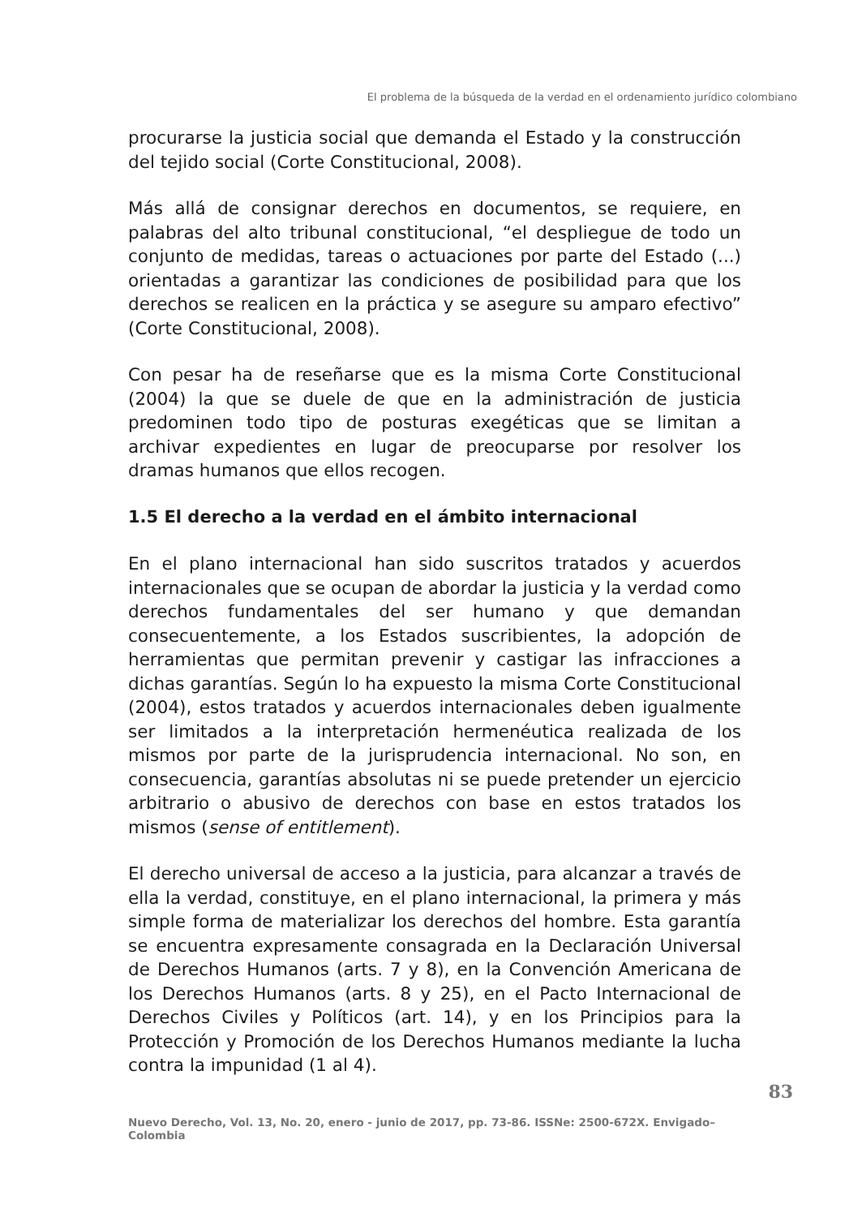El problema de la búsqueda de la verdad en el ordenamiento jurídico colombiano
procurarse la justicia social que demanda el Estado y la construcción del tejido social (Corte Constitucional, 2008).
Más allá de consignar derechos en documentos, se requiere, en palabras del alto tribunal constitucional, “el despliegue de todo un conjunto de medidas, tareas o actuaciones por parte del Estado (...) orientadas a garantizar las condiciones de posibilidad para que los derechos se realicen en la práctica y se asegure su amparo efectivo” (Corte Constitucional, 2008).
Con pesar ha de reseñarse que es la misma Corte Constitucional (2004) la que se duele de que en la administración de justicia predominen todo tipo de posturas exegéticas que se limitan a archivar expedientes en lugar de preocuparse por resolver los dramas humanos que ellos recogen.
1.5 El derecho a la verdad en el ámbito internacional
En el plano internacional han sido suscritos tratados y acuerdos internacionales que se ocupan de abordar la justicia y la verdad como derechos fundamentales del ser humano y que demandan consecuentemente, a los Estados suscribientes, la adopción de herramientas que permitan prevenir y castigar las infracciones a dichas garantías. Según lo ha expuesto la misma Corte Constitucional (2004), estos tratados y acuerdos internacionales deben igualmente ser limitados a la interpretación hermenéutica realizada de los mismos por parte de la jurisprudencia internacional. No son, en consecuencia, garantías absolutas ni se puede pretender un ejercicio arbitrario o abusivo de derechos con base en estos tratados los mismos (sense of entitlement).
El derecho universal de acceso a la justicia, para alcanzar a través de ella la verdad, constituye, en el plano internacional, la primera y más simple forma de materializar los derechos del hombre. Esta garantía se encuentra expresamente consagrada en la Declaración Universal de Derechos Humanos (arts. 7 y 8), en la Convención Americana de los Derechos Humanos (arts. 8 y 25), en el Pacto Internacional de Derechos Civiles y Políticos (art. 14), y en los Principios para la Protección y Promoción de los Derechos Humanos mediante la lucha contra la impunidad (1 al 4).
83
Nuevo Derecho, Vol. 13, No. 20, enero - junio de 2017, pp. 73-86. ISSNe: 2500-672X. Envigado–Colombia